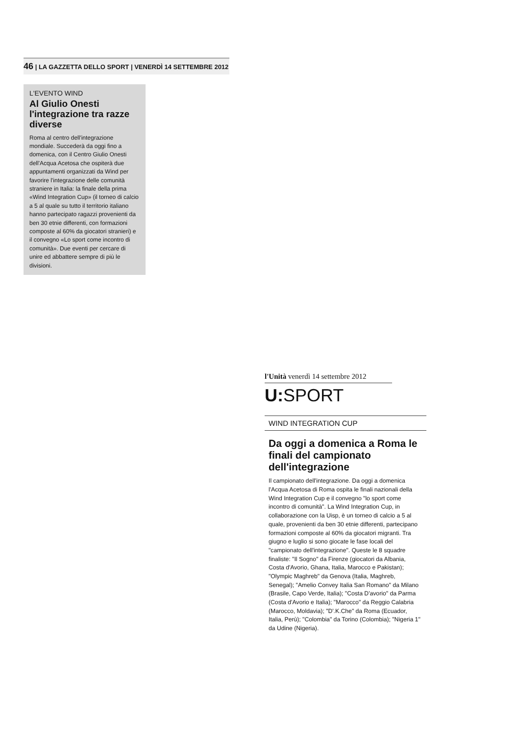46 | LA GAZZETTA DELLO SPORT | VENERDÌ 14 SETTEMBRE 2012
L'EVENTO WIND
Al Giulio Onesti l'integrazione tra razze diverse
Roma al centro dell'integrazione mondiale. Succederà da oggi fino a domenica, con il Centro Giulio Onesti dell'Acqua Acetosa che ospiterà due appuntamenti organizzati da Wind per favorire l'integrazione delle comunità straniere in Italia: la finale della prima «Wind Integration Cup» (il torneo di calcio a 5 al quale su tutto il territorio italiano hanno partecipato ragazzi provenienti da ben 30 etnie differenti, con formazioni composte al 60% da giocatori stranieri) e il convegno «Lo sport come incontro di comunità». Due eventi per cercare di unire ed abbattere sempre di più le divisioni.
l'Unità venerdì 14 settembre 2012
U: SPORT
WIND INTEGRATION CUP
Da oggi a domenica a Roma le finali del campionato dell'integrazione
Il campionato dell'integrazione. Da oggi a domenica l'Acqua Acetosa di Roma ospita le finali nazionali della Wind Integration Cup e il convegno "lo sport come incontro di comunità". La Wind Integration Cup, in collaborazione con la Uisp, è un torneo di calcio a 5 al quale, provenienti da ben 30 etnie differenti, partecipano formazioni composte al 60% da giocatori migranti. Tra giugno e luglio si sono giocate le fase locali del "campionato dell'integrazione". Queste le 8 squadre finaliste: "Il Sogno" da Firenze (giocatori da Albania, Costa d'Avorio, Ghana, Italia, Marocco e Pakistan); "Olympic Maghreb" da Genova (Italia, Maghreb, Senegal); "Amelio Convey Italia San Romano" da Milano (Brasile, Capo Verde, Italia); "Costa D'avorio" da Parma (Costa d'Avorio e Italia); "Marocco" da Reggio Calabria (Marocco, Moldavia); "D'.K.Che" da Roma (Ecuador, Italia, Perù); "Colombia" da Torino (Colombia); "Nigeria 1" da Udine (Nigeria).